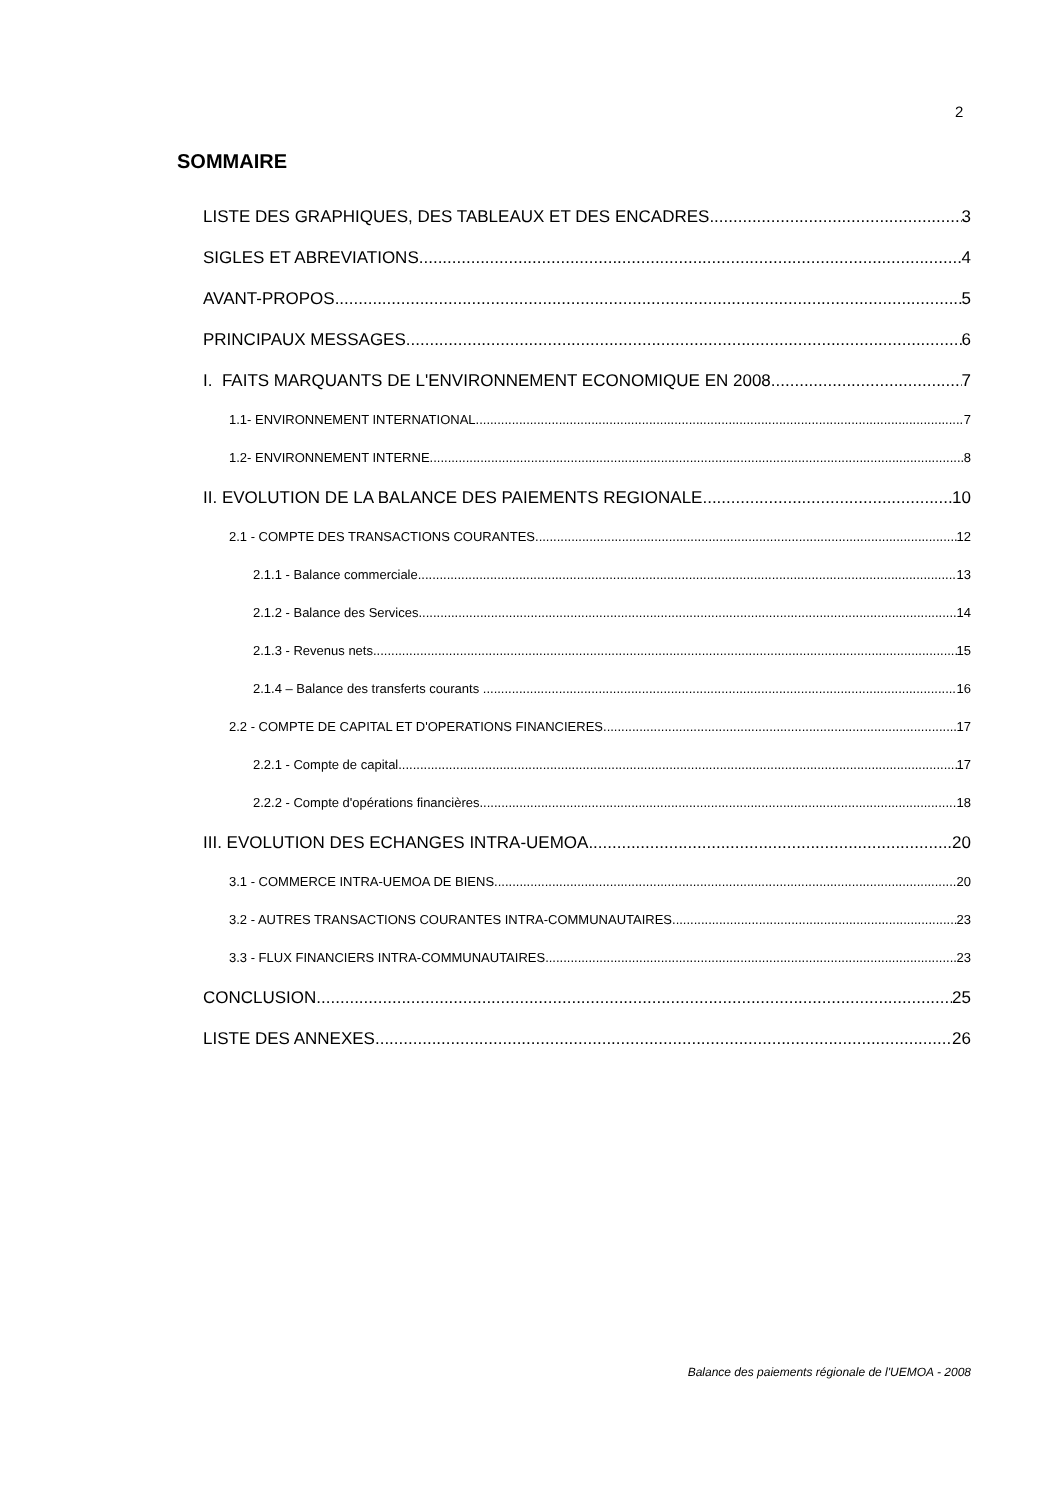2
SOMMAIRE
LISTE DES GRAPHIQUES, DES TABLEAUX ET DES ENCADRES 3
SIGLES ET ABREVIATIONS 4
AVANT-PROPOS 5
PRINCIPAUX MESSAGES 6
I. FAITS MARQUANTS DE L'ENVIRONNEMENT ECONOMIQUE EN 2008 7
1.1- ENVIRONNEMENT INTERNATIONAL 7
1.2- ENVIRONNEMENT INTERNE 8
II. EVOLUTION DE LA BALANCE DES PAIEMENTS REGIONALE 10
2.1 - COMPTE DES TRANSACTIONS COURANTES 12
2.1.1 - Balance commerciale 13
2.1.2 - Balance des Services 14
2.1.3 - Revenus nets 15
2.1.4 – Balance des transferts courants 16
2.2 - COMPTE DE CAPITAL ET D'OPERATIONS FINANCIERES 17
2.2.1 - Compte de capital 17
2.2.2 - Compte d'opérations financières 18
III. EVOLUTION DES ECHANGES INTRA-UEMOA 20
3.1 - COMMERCE INTRA-UEMOA DE BIENS 20
3.2 - AUTRES TRANSACTIONS COURANTES INTRA-COMMUNAUTAIRES 23
3.3 - FLUX FINANCIERS INTRA-COMMUNAUTAIRES 23
CONCLUSION 25
LISTE DES ANNEXES 26
Balance des paiements régionale de l'UEMOA - 2008